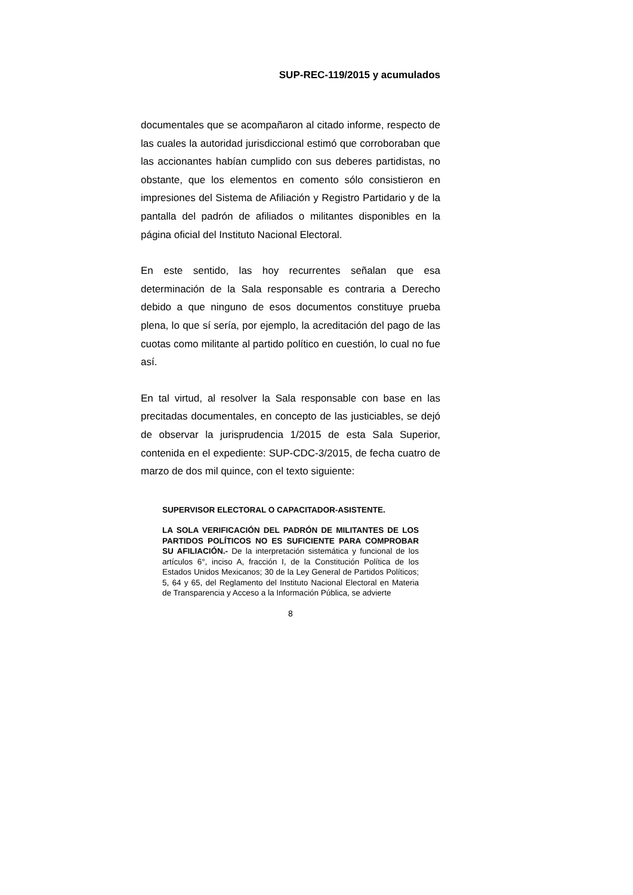SUP-REC-119/2015 y acumulados
documentales que se acompañaron al citado informe, respecto de las cuales la autoridad jurisdiccional estimó que corroboraban que las accionantes habían cumplido con sus deberes partidistas, no obstante, que los elementos en comento sólo consistieron en impresiones del Sistema de Afiliación y Registro Partidario y de la pantalla del padrón de afiliados o militantes disponibles en la página oficial del Instituto Nacional Electoral.
En este sentido, las hoy recurrentes señalan que esa determinación de la Sala responsable es contraria a Derecho debido a que ninguno de esos documentos constituye prueba plena, lo que sí sería, por ejemplo, la acreditación del pago de las cuotas como militante al partido político en cuestión, lo cual no fue así.
En tal virtud, al resolver la Sala responsable con base en las precitadas documentales, en concepto de las justiciables, se dejó de observar la jurisprudencia 1/2015 de esta Sala Superior, contenida en el expediente: SUP-CDC-3/2015, de fecha cuatro de marzo de dos mil quince, con el texto siguiente:
SUPERVISOR ELECTORAL O CAPACITADOR-ASISTENTE.
LA SOLA VERIFICACIÓN DEL PADRÓN DE MILITANTES DE LOS PARTIDOS POLÍTICOS NO ES SUFICIENTE PARA COMPROBAR SU AFILIACIÓN.- De la interpretación sistemática y funcional de los artículos 6°, inciso A, fracción I, de la Constitución Política de los Estados Unidos Mexicanos; 30 de la Ley General de Partidos Políticos; 5, 64 y 65, del Reglamento del Instituto Nacional Electoral en Materia de Transparencia y Acceso a la Información Pública, se advierte
8